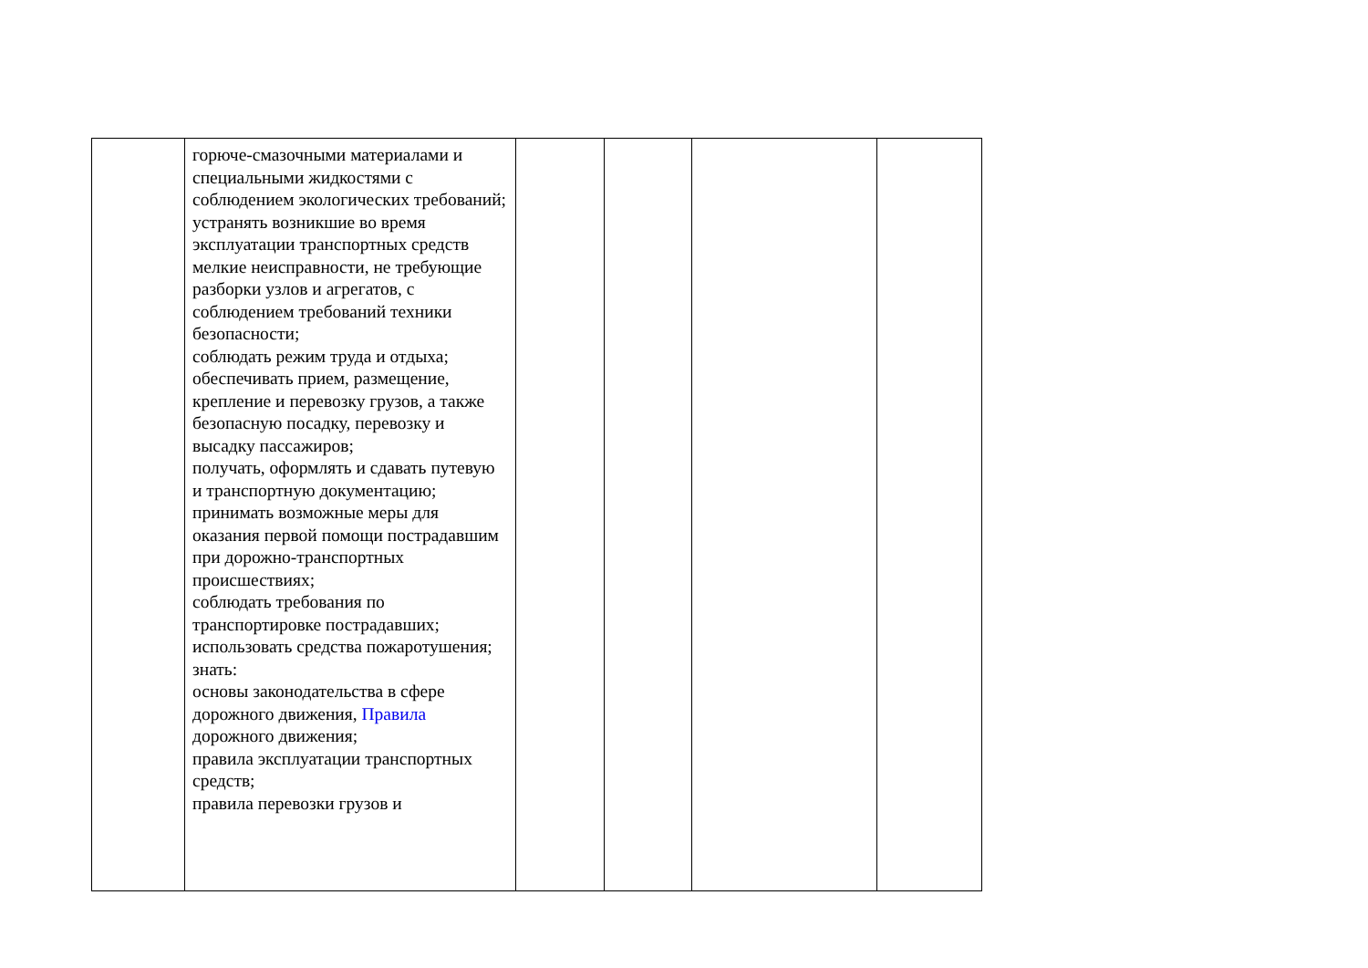| | горюче-смазочными материалами и специальными жидкостями с соблюдением экологических требований; устранять возникшие во время эксплуатации транспортных средств мелкие неисправности, не требующие разборки узлов и агрегатов, с соблюдением требований техники безопасности; соблюдать режим труда и отдыха; обеспечивать прием, размещение, крепление и перевозку грузов, а также безопасную посадку, перевозку и высадку пассажиров; получать, оформлять и сдавать путевую и транспортную документацию; принимать возможные меры для оказания первой помощи пострадавшим при дорожно-транспортных происшествиях; соблюдать требования по транспортировке пострадавших; использовать средства пожаротушения; знать: основы законодательства в сфере дорожного движения, Правила дорожного движения; правила эксплуатации транспортных средств; правила перевозки грузов и | | | | |